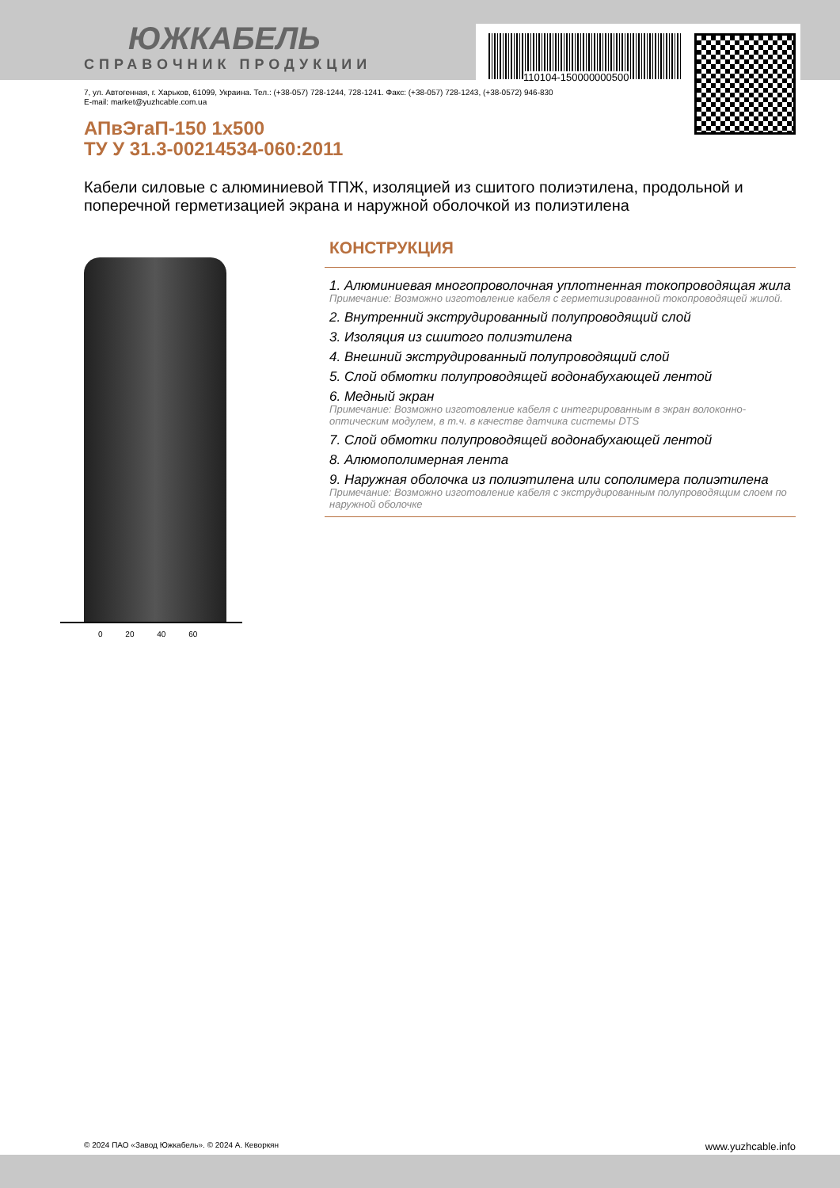110104-150000000500
ЮЖКАБЕЛЬ
СПРАВОЧНИК ПРОДУКЦИИ
7, ул. Автогенная, г. Харьков, 61099, Украина. Тел.: (+38-057) 728-1244, 728-1241. Факс: (+38-057) 728-1243, (+38-0572) 946-830
E-mail: market@yuzhcable.com.ua
АПвЭгаП-150 1x500
ТУ У 31.3-00214534-060:2011
Кабели силовые с алюминиевой ТПЖ, изоляцией из сшитого полиэтилена, продольной и поперечной герметизацией экрана и наружной оболочкой из полиэтилена
0 20 40 60
КОНСТРУКЦИЯ
1. Алюминиевая многопроволочная уплотненная токопроводящая жила
Примечание: Возможно изготовление кабеля с герметизированной токопроводящей жилой.
2. Внутренний экструдированный полупроводящий слой
3. Изоляция из сшитого полиэтилена
4. Внешний экструдированный полупроводящий слой
5. Слой обмотки полупроводящей водонабухающей лентой
6. Медный экран
Примечание: Возможно изготовление кабеля с интегрированным в экран волоконно-оптическим модулем, в т.ч. в качестве датчика системы DTS
7. Слой обмотки полупроводящей водонабухающей лентой
8. Алюмополимерная лента
9. Наружная оболочка из полиэтилена или сополимера полиэтилена
Примечание: Возможно изготовление кабеля с экструдированным полупроводящим слоем по наружной оболочке
© 2024 ПАО «Завод Южкабель». © 2024 А. Кеворкян www.yuzhcable.info